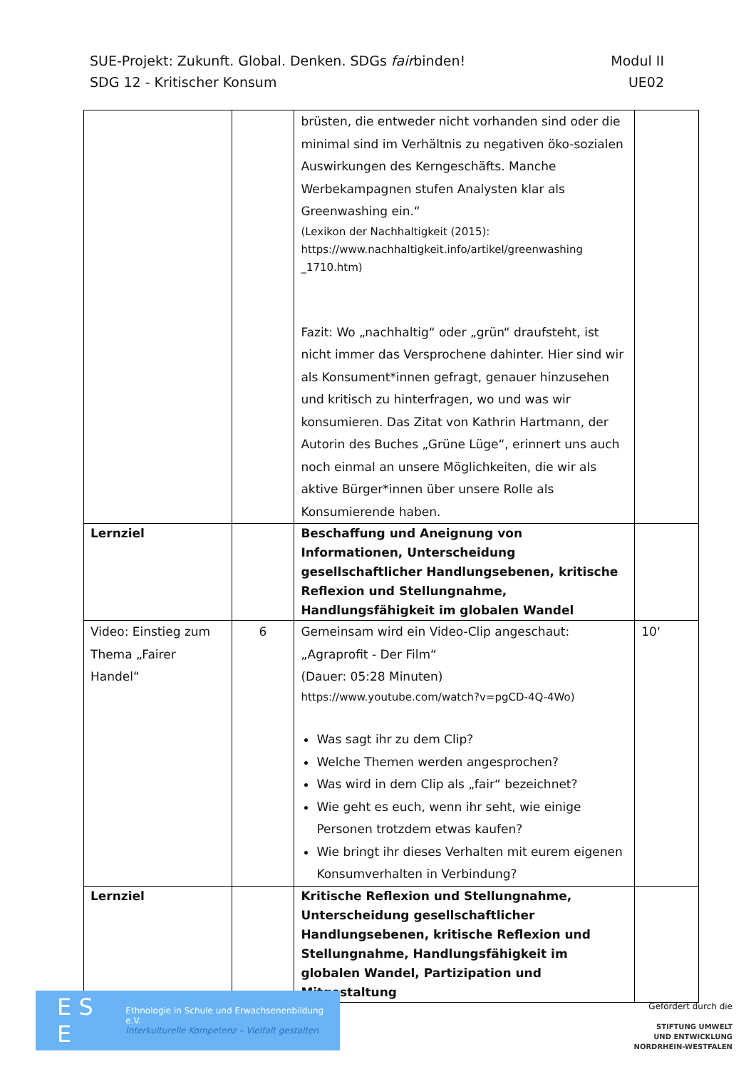SUE-Projekt: Zukunft. Global. Denken. SDGs fairbinden! Modul II
SDG 12 - Kritischer Konsum UE02
| | | brüsten, die entweder nicht vorhanden sind oder die minimal sind im Verhältnis zu negativen öko-sozialen Auswirkungen des Kerngeschäfts. Manche Werbekampagnen stufen Analysten klar als Greenwashing ein.“ (Lexikon der Nachhaltigkeit (2015): https://www.nachhaltigkeit.info/artikel/greenwashing _1710.htm) Fazit: Wo „nachhaltig“ oder „grün“ draufsteht, ist nicht immer das Versprochene dahinter. Hier sind wir als Konsument*innen gefragt, genauer hinzusehen und kritisch zu hinterfragen, wo und was wir konsumieren. Das Zitat von Kathrin Hartmann, der Autorin des Buches „Grüne Lüge“, erinnert uns auch noch einmal an unsere Möglichkeiten, die wir als aktive Bürger*innen über unsere Rolle als Konsumierende haben. | |
| Lernziel | | Beschaffung und Aneignung von Informationen, Unterscheidung gesellschaftlicher Handlungsebenen, kritische Reflexion und Stellungnahme, Handlungsfähigkeit im globalen Wandel | |
| Video: Einstieg zum Thema „Fairer Handel“ | 6 | Gemeinsam wird ein Video-Clip angeschaut: „Agraprofit - Der Film“ (Dauer: 05:28 Minuten) https://www.youtube.com/watch?v=pgCD-4Q-4Wo) Was sagt ihr zu dem Clip? Welche Themen werden angesprochen? Was wird in dem Clip als „fair“ bezeichnet? Wie geht es euch, wenn ihr seht, wie einige Personen trotzdem etwas kaufen? Wie bringt ihr dieses Verhalten mit eurem eigenen Konsumverhalten in Verbindung? | 10‘ |
| Lernziel | | Kritische Reflexion und Stellungnahme, Unterscheidung gesellschaftlicher Handlungsebenen, kritische Reflexion und Stellungnahme, Handlungsfähigkeit im globalen Wandel, Partizipation und Mitgestaltung | |
E S E Ethnologie in Schule und Erwachsenenbildung e.V.
Interkulturelle Kompetenz – Vielfalt gestalten
Gefördert durch die
STIFTUNG UMWELT
UND ENTWICKLUNG
NORDRHEIN-WESTFALEN